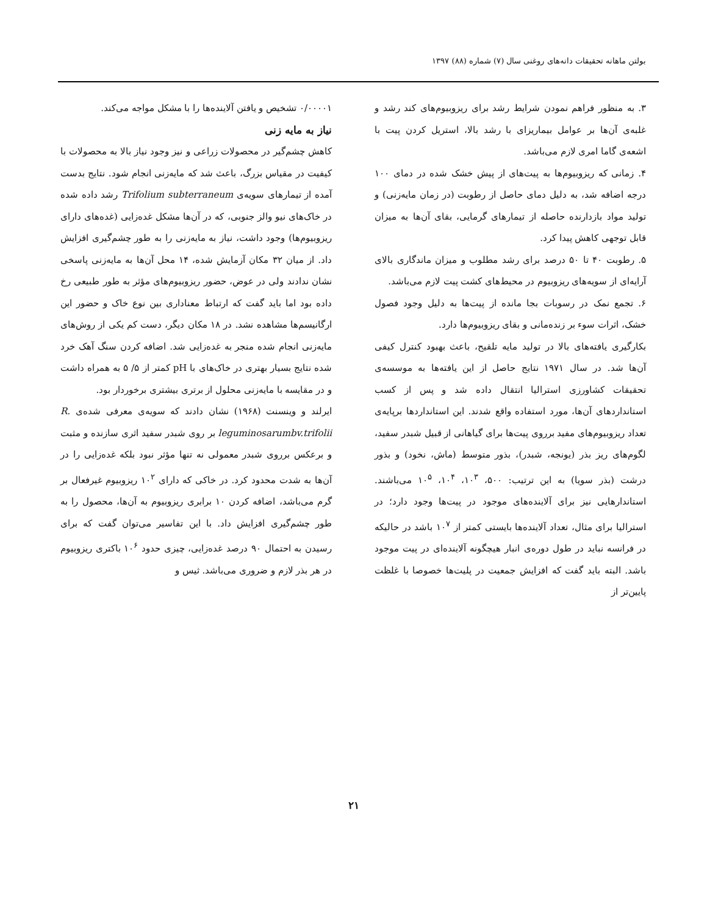بولتن ماهانه تحقیقات دانه‌های روغنی سال (۷) شماره (۸۸) ۱۳۹۷
۳. به منظور فراهم نمودن شرایط رشد برای ریزوبیوم‌های کند رشد و غلبه‌ی آن‌ها بر عوامل بیماریزای با رشد بالا، استریل کردن پیت با اشعه‌ی گاما امری لازم می‌باشد.
۴. زمانی که ریزوبیوم‌ها به پیت‌های از پیش خشک شده در دمای ۱۰۰ درجه اضافه شد، به دلیل دمای حاصل از رطوبت (در زمان مایه‌زنی) و تولید مواد بازدارنده حاصله از تیمارهای گرمایی، بقای آن‌ها به میزان قابل توجهی کاهش پیدا کرد.
۵. رطوبت ۴۰ تا ۵۰ درصد برای رشد مطلوب و میزان ماندگاری بالای آرایه‌ای از سویه‌های ریزوبیوم در محیط‌های کشت پیت لازم می‌باشد.
۶. تجمع نمک در رسوبات بجا مانده از پیت‌ها به دلیل وجود فصول خشک، اثرات سوء بر زنده‌مانی و بقای ریزوبیوم‌ها دارد.
بکارگیری یافته‌های بالا در تولید مایه تلقیح، باعث بهبود کنترل کیفی آن‌ها شد. در سال ۱۹۷۱ نتایج حاصل از این یافته‌ها به موسسه‌ی تحقیقات کشاورزی استرالیا انتقال داده شد و پس از کسب استانداردهای آن‌ها، مورد استفاده واقع شدند. این استانداردها برپایه‌ی تعداد ریزوبیوم‌های مفید برروی پیت‌ها برای گیاهانی از قبیل شبدر سفید، لگوم‌های ریز بذر (یونجه، شبدر)، بذور متوسط (ماش، نخود) و بذور درشت (بذر سویا) به این ترتیب: ۵۰۰، ۱۰<sup>۳</sup>، ۱۰<sup>۴</sup>، ۱۰<sup>۵</sup> می‌باشند. استاندارهایی نیز برای آلاینده‌های موجود در پیت‌ها وجود دارد؛ در استرالیا برای مثال، تعداد آلاینده‌ها بایستی کمتر از ۱۰<sup>۷</sup> باشد در حالیکه در فرانسه نباید در طول دوره‌ی انبار هیچگونه آلاینده‌ای در پیت موجود باشد. البته باید گفت که افزایش جمعیت در پلیت‌ها خصوصا با غلظت پایین‌تر از
۰/۰۰۰۰۱ تشخیص و یافتن آلاینده‌ها را با مشکل مواجه می‌کند.
نیاز به مایه زنی
کاهش چشم‌گیر در محصولات زراعی و نیز وجود نیاز بالا به محصولات با کیفیت در مقیاس بزرگ، باعث شد که مایه‌زنی انجام شود. نتایج بدست آمده از تیمارهای سویه‌ی Trifolium subterraneum رشد داده شده در خاک‌های نیو والز جنوبی، که در آن‌ها مشکل غده‌زایی (غده‌های دارای ریزوبیوم‌ها) وجود داشت، نیاز به مایه‌زنی را به طور چشم‌گیری افزایش داد. از میان ۳۲ مکان آزمایش شده، ۱۴ محل آن‌ها به مایه‌زنی پاسخی نشان ندادند ولی در عوض، حضور ریزوبیوم‌های مؤثر به طور طبیعی رخ داده بود اما باید گفت که ارتباط معناداری بین نوع خاک و حضور این ارگانیسم‌ها مشاهده نشد. در ۱۸ مکان دیگر، دست کم یکی از روش‌های مایه‌زنی انجام شده منجر به غده‌زایی شد. اضافه کردن سنگ آهک خرد شده نتایج بسیار بهتری در خاک‌های با pH کمتر از ۵/ ۵ به همراه داشت و در مقایسه با مایه‌زنی محلول از برتری بیشتری برخوردار بود.
ایرلند و وینسنت (۱۹۶۸) نشان دادند که سویه‌ی معرفی شده‌ی R. leguminosarumbv.trifolii بر روی شبدر سفید اثری سازنده و مثبت و برعکس برروی شبدر معمولی نه تنها مؤثر نبود بلکه غده‌زایی را در آن‌ها به شدت محدود کرد. در خاکی که دارای ۱۰<sup>۲</sup> ریزوبیوم غیرفعال بر گرم می‌باشد، اضافه کردن ۱۰ برابری ریزوبیوم به آن‌ها، محصول را به طور چشم‌گیری افزایش داد. با این تفاسیر می‌توان گفت که برای رسیدن به احتمال ۹۰ درصد غده‌زایی، چیزی حدود ۱۰<sup>۶</sup> باکتری ریزوبیوم در هر بذر لازم و ضروری می‌باشد. ثیس و
۲۱